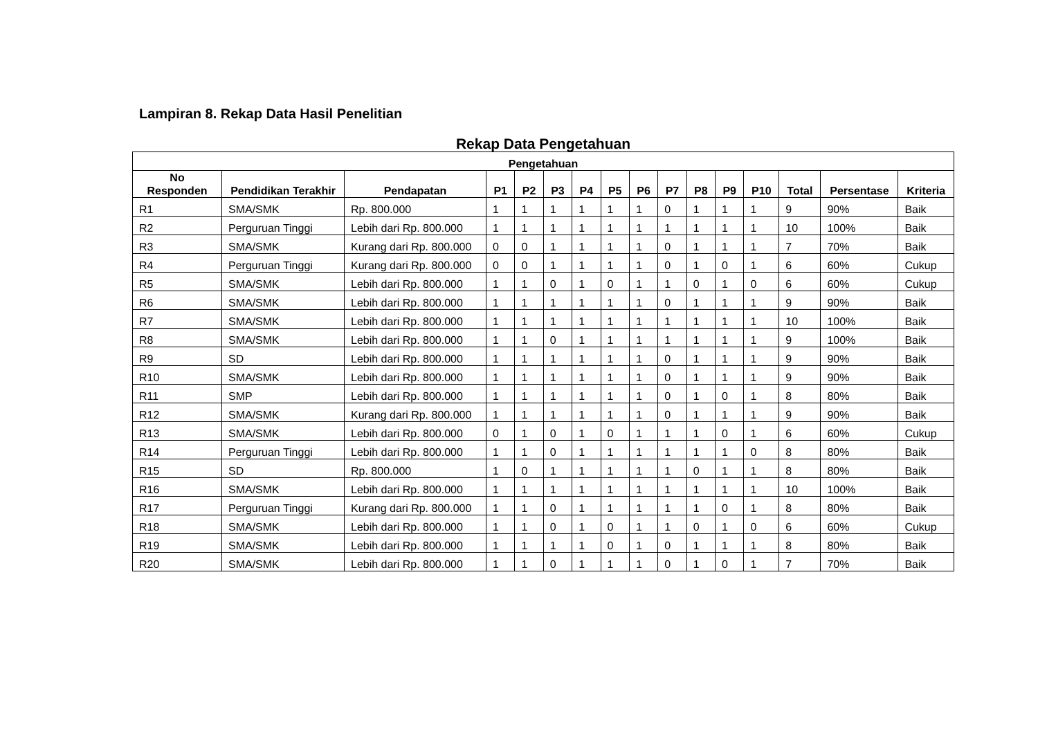Lampiran 8. Rekap Data Hasil Penelitian
Rekap Data Pengetahuan
| Pengetahuan | | | | | | | | | | | | | | | |
| --- | --- | --- | --- | --- | --- | --- | --- | --- | --- | --- | --- | --- | --- | --- | --- |
| No Responden | Pendidikan Terakhir | Pendapatan | P1 | P2 | P3 | P4 | P5 | P6 | P7 | P8 | P9 | P10 | Total | Persentase | Kriteria |
| R1 | SMA/SMK | Rp. 800.000 | 1 | 1 | 1 | 1 | 1 | 1 | 0 | 1 | 1 | 1 | 9 | 90% | Baik |
| R2 | Perguruan Tinggi | Lebih dari Rp. 800.000 | 1 | 1 | 1 | 1 | 1 | 1 | 1 | 1 | 1 | 1 | 10 | 100% | Baik |
| R3 | SMA/SMK | Kurang dari Rp. 800.000 | 0 | 0 | 1 | 1 | 1 | 1 | 0 | 1 | 1 | 1 | 7 | 70% | Baik |
| R4 | Perguruan Tinggi | Kurang dari Rp. 800.000 | 0 | 0 | 1 | 1 | 1 | 1 | 0 | 1 | 0 | 1 | 6 | 60% | Cukup |
| R5 | SMA/SMK | Lebih dari Rp. 800.000 | 1 | 1 | 0 | 1 | 0 | 1 | 1 | 0 | 1 | 0 | 6 | 60% | Cukup |
| R6 | SMA/SMK | Lebih dari Rp. 800.000 | 1 | 1 | 1 | 1 | 1 | 1 | 0 | 1 | 1 | 1 | 9 | 90% | Baik |
| R7 | SMA/SMK | Lebih dari Rp. 800.000 | 1 | 1 | 1 | 1 | 1 | 1 | 1 | 1 | 1 | 1 | 10 | 100% | Baik |
| R8 | SMA/SMK | Lebih dari Rp. 800.000 | 1 | 1 | 0 | 1 | 1 | 1 | 1 | 1 | 1 | 1 | 9 | 100% | Baik |
| R9 | SD | Lebih dari Rp. 800.000 | 1 | 1 | 1 | 1 | 1 | 1 | 0 | 1 | 1 | 1 | 9 | 90% | Baik |
| R10 | SMA/SMK | Lebih dari Rp. 800.000 | 1 | 1 | 1 | 1 | 1 | 1 | 0 | 1 | 1 | 1 | 9 | 90% | Baik |
| R11 | SMP | Lebih dari Rp. 800.000 | 1 | 1 | 1 | 1 | 1 | 1 | 0 | 1 | 0 | 1 | 8 | 80% | Baik |
| R12 | SMA/SMK | Kurang dari Rp. 800.000 | 1 | 1 | 1 | 1 | 1 | 1 | 0 | 1 | 1 | 1 | 9 | 90% | Baik |
| R13 | SMA/SMK | Lebih dari Rp. 800.000 | 0 | 1 | 0 | 1 | 0 | 1 | 1 | 1 | 0 | 1 | 6 | 60% | Cukup |
| R14 | Perguruan Tinggi | Lebih dari Rp. 800.000 | 1 | 1 | 0 | 1 | 1 | 1 | 1 | 1 | 1 | 0 | 8 | 80% | Baik |
| R15 | SD | Rp. 800.000 | 1 | 0 | 1 | 1 | 1 | 1 | 1 | 0 | 1 | 1 | 8 | 80% | Baik |
| R16 | SMA/SMK | Lebih dari Rp. 800.000 | 1 | 1 | 1 | 1 | 1 | 1 | 1 | 1 | 1 | 1 | 10 | 100% | Baik |
| R17 | Perguruan Tinggi | Kurang dari Rp. 800.000 | 1 | 1 | 0 | 1 | 1 | 1 | 1 | 1 | 0 | 1 | 8 | 80% | Baik |
| R18 | SMA/SMK | Lebih dari Rp. 800.000 | 1 | 1 | 0 | 1 | 0 | 1 | 1 | 0 | 1 | 0 | 6 | 60% | Cukup |
| R19 | SMA/SMK | Lebih dari Rp. 800.000 | 1 | 1 | 1 | 1 | 0 | 1 | 0 | 1 | 1 | 1 | 8 | 80% | Baik |
| R20 | SMA/SMK | Lebih dari Rp. 800.000 | 1 | 1 | 0 | 1 | 1 | 1 | 0 | 1 | 0 | 1 | 7 | 70% | Baik |